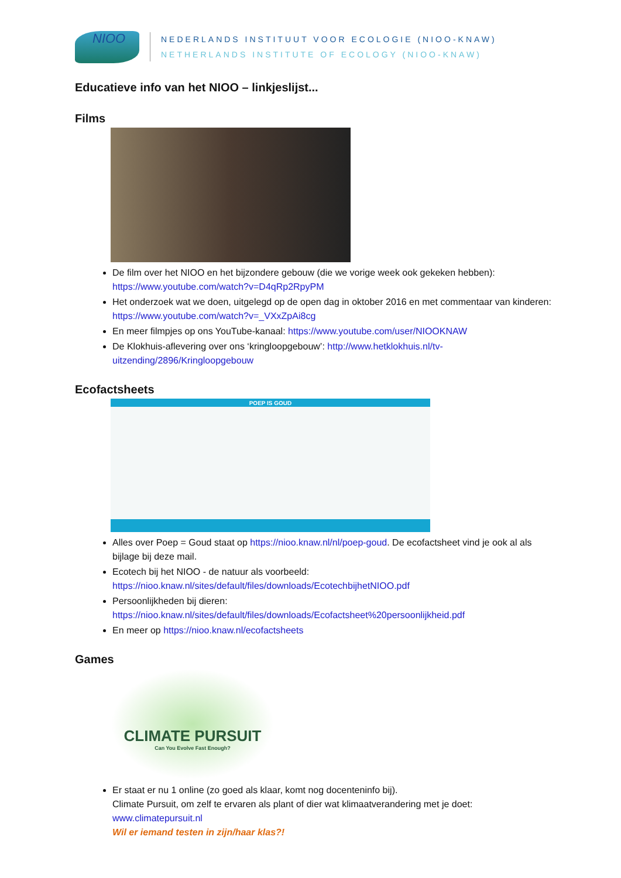NIOO
NEDERLANDS INSTITUUT VOOR ECOLOGIE (NIOO-KNAW)
NETHERLANDS INSTITUTE OF ECOLOGY (NIOO-KNAW)
Educatieve info van het NIOO – linkjeslijst...
Films
De film over het NIOO en het bijzondere gebouw (die we vorige week ook gekeken hebben): https://www.youtube.com/watch?v=D4qRp2RpyPM
Het onderzoek wat we doen, uitgelegd op de open dag in oktober 2016 en met commentaar van kinderen: https://www.youtube.com/watch?v=_VXxZpAi8cg
En meer filmpjes op ons YouTube-kanaal: https://www.youtube.com/user/NIOOKNAW
De Klokhuis-aflevering over ons ‘kringloopgebouw’: http://www.hetklokhuis.nl/tv-uitzending/2896/Kringloopgebouw
Ecofactsheets
POEP IS GOUD
Alles over Poep = Goud staat op https://nioo.knaw.nl/nl/poep-goud. De ecofactsheet vind je ook al als bijlage bij deze mail.
Ecotech bij het NIOO - de natuur als voorbeeld: https://nioo.knaw.nl/sites/default/files/downloads/EcotechbijhetNIOO.pdf
Persoonlijkheden bij dieren: https://nioo.knaw.nl/sites/default/files/downloads/Ecofactsheet%20persoonlijkheid.pdf
En meer op https://nioo.knaw.nl/ecofactsheets
Games
CLIMATE PURSUIT
Can You Evolve Fast Enough?
Er staat er nu 1 online (zo goed als klaar, komt nog docenteninfo bij).
Climate Pursuit, om zelf te ervaren als plant of dier wat klimaatverandering met je doet: www.climatepursuit.nl
Wil er iemand testen in zijn/haar klas?!